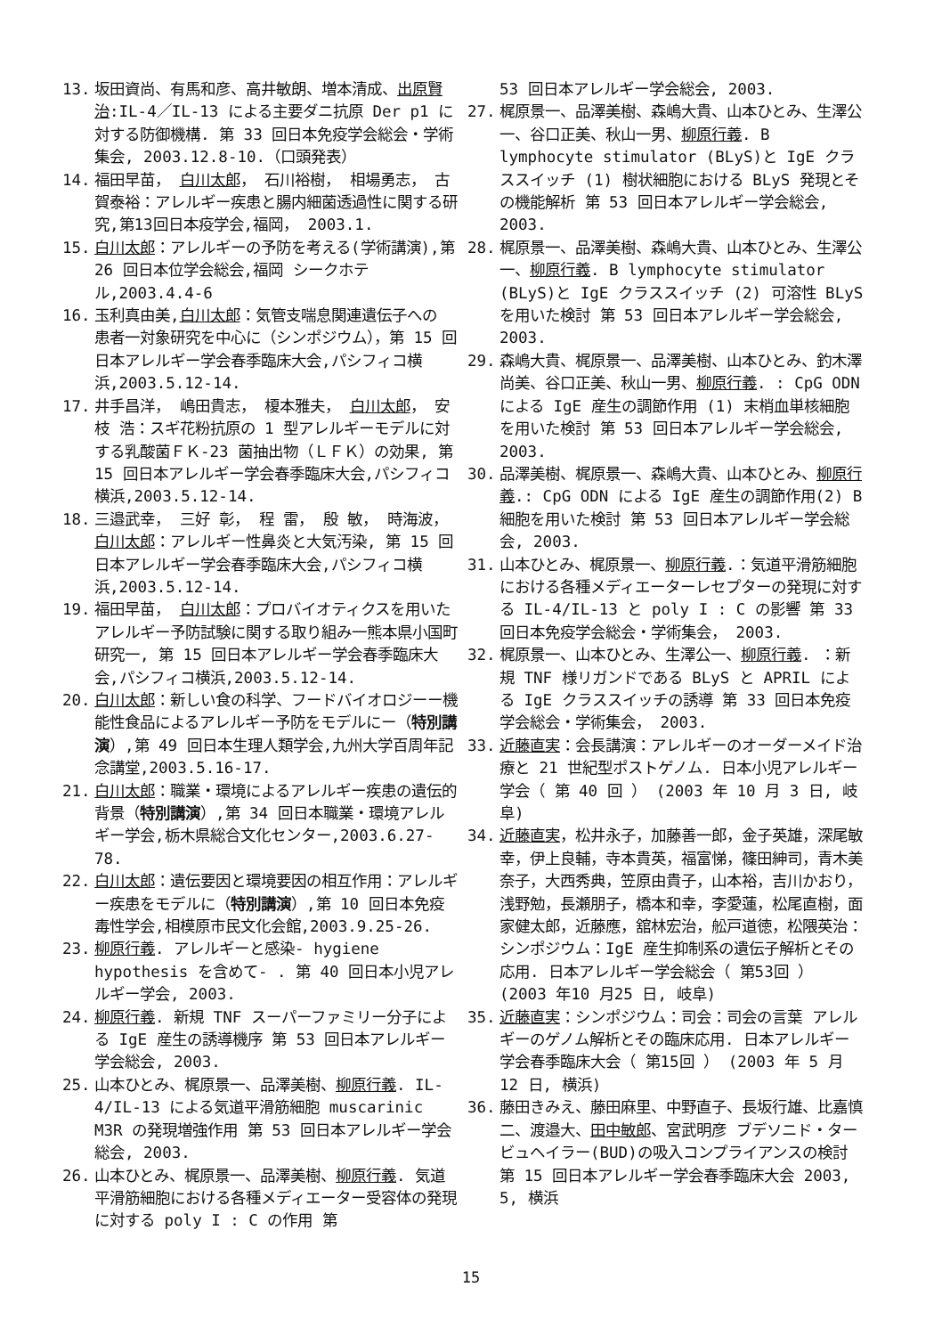13. 坂田資尚、有馬和彦、高井敏朗、増本清成、出原賢治:IL-4／IL-13 による主要ダニ抗原 Der p1 に対する防御機構. 第 33 回日本免疫学会総会・学術集会, 2003.12.8-10.（口頭発表）
14. 福田早苗， 白川太郎， 石川裕樹， 相場勇志， 古賀泰裕：アレルギー疾患と腸内細菌透過性に関する研究,第13回日本疫学会,福岡， 2003.1.
15. 白川太郎：アレルギーの予防を考える(学術講演),第 26 回日本位学会総会,福岡 シークホテル,2003.4.4-6
16. 玉利真由美,白川太郎：気管支喘息関連遺伝子への 患者一対象研究を中心に（シンポジウム），第 15 回日本アレルギー学会春季臨床大会,パシフィコ横浜,2003.5.12-14.
17. 井手昌洋， 嶋田貴志， 榎本雅夫， 白川太郎， 安枝 浩：スギ花粉抗原の 1 型アレルギーモデルに対する乳酸菌ＦＫ-23 菌抽出物（ＬＦＫ）の効果, 第 15 回日本アレルギー学会春季臨床大会,パシフィコ横浜,2003.5.12-14.
18. 三邉武幸， 三好 彰， 程 雷， 殷 敏， 時海波， 白川太郎：アレルギー性鼻炎と大気汚染, 第 15 回日本アレルギー学会春季臨床大会,パシフィコ横浜,2003.5.12-14.
19. 福田早苗， 白川太郎：プロバイオティクスを用いたアレルギー予防試験に関する取り組み一熊本県小国町研究一, 第 15 回日本アレルギー学会春季臨床大会,パシフィコ横浜,2003.5.12-14.
20. 白川太郎：新しい食の科学、フードバイオロジーー機能性食品によるアレルギー予防をモデルにー（特別講演）,第 49 回日本生理人類学会,九州大学百周年記念講堂,2003.5.16-17.
21. 白川太郎：職業・環境によるアレルギー疾患の遺伝的背景（特別講演）,第 34 回日本職業・環境アレルギー学会,栃木県総合文化センター,2003.6.27-78.
22. 白川太郎：遺伝要因と環境要因の相互作用：アレルギー疾患をモデルに（特別講演）,第 10 回日本免疫毒性学会,相模原市民文化会館,2003.9.25-26.
23. 柳原行義. アレルギーと感染- hygiene hypothesis を含めて- . 第 40 回日本小児アレルギー学会, 2003.
24. 柳原行義. 新規 TNF スーパーファミリー分子による IgE 産生の誘導機序 第 53 回日本アレルギー学会総会, 2003.
25. 山本ひとみ、梶原景一、品澤美樹、柳原行義. IL-4/IL-13 による気道平滑筋細胞 muscarinic M3R の発現増強作用 第 53 回日本アレルギー学会総会, 2003.
26. 山本ひとみ、梶原景一、品澤美樹、柳原行義. 気道平滑筋細胞における各種メディエーター受容体の発現に対する poly I : C の作用 第
53 回日本アレルギー学会総会, 2003.
27. 梶原景一、品澤美樹、森嶋大貴、山本ひとみ、生澤公一、谷口正美、秋山一男、柳原行義. B lymphocyte stimulator (BLyS)と IgE クラススイッチ (1) 樹状細胞における BLyS 発現とその機能解析 第 53 回日本アレルギー学会総会, 2003.
28. 梶原景一、品澤美樹、森嶋大貴、山本ひとみ、生澤公一、柳原行義. B lymphocyte stimulator (BLyS)と IgE クラススイッチ (2) 可溶性 BLyS を用いた検討 第 53 回日本アレルギー学会総会, 2003.
29. 森嶋大貴、梶原景一、品澤美樹、山本ひとみ、釣木澤尚美、谷口正美、秋山一男、柳原行義. : CpG ODN による IgE 産生の調節作用 (1) 末梢血単核細胞を用いた検討 第 53 回日本アレルギー学会総会, 2003.
30. 品澤美樹、梶原景一、森嶋大貴、山本ひとみ、柳原行義.: CpG ODN による IgE 産生の調節作用(2) B 細胞を用いた検討 第 53 回日本アレルギー学会総会, 2003.
31. 山本ひとみ、梶原景一、柳原行義.：気道平滑筋細胞における各種メディエーターレセプターの発現に対する IL-4/IL-13 と poly I : C の影響 第 33 回日本免疫学会総会・学術集会， 2003.
32. 梶原景一、山本ひとみ、生澤公一、柳原行義. ：新規 TNF 様リガンドである BLyS と APRIL による IgE クラススイッチの誘導 第 33 回日本免疫学会総会・学術集会， 2003.
33. 近藤直実：会長講演：アレルギーのオーダーメイド治療と 21 世紀型ポストゲノム. 日本小児アレルギー学会（ 第 40 回 ） (2003 年 10 月 3 日, 岐阜)
34. 近藤直実，松井永子，加藤善一郎，金子英雄，深尾敏幸，伊上良輔，寺本貴英，福富悌，篠田紳司，青木美奈子，大西秀典，笠原由貴子，山本裕，吉川かおり，浅野勉，長瀬朋子，橋本和幸，李愛蓮，松尾直樹，面家健太郎，近藤應，舘林宏治，舩戸道徳，松隈英治：シンポジウム：IgE 産生抑制系の遺伝子解析とその応用. 日本アレルギー学会総会（ 第53回 ） (2003 年10 月25 日, 岐阜)
35. 近藤直実：シンポジウム：司会：司会の言葉 アレルギーのゲノム解析とその臨床応用. 日本アレルギー学会春季臨床大会（ 第15回 ） (2003 年 5 月 12 日, 横浜)
36. 藤田きみえ、藤田麻里、中野直子、長坂行雄、比嘉慎二、渡邉大、田中敏郎、宮武明彦 ブデソニド・タービュヘイラー(BUD)の吸入コンプライアンスの検討 第 15 回日本アレルギー学会春季臨床大会 2003, 5, 横浜
15